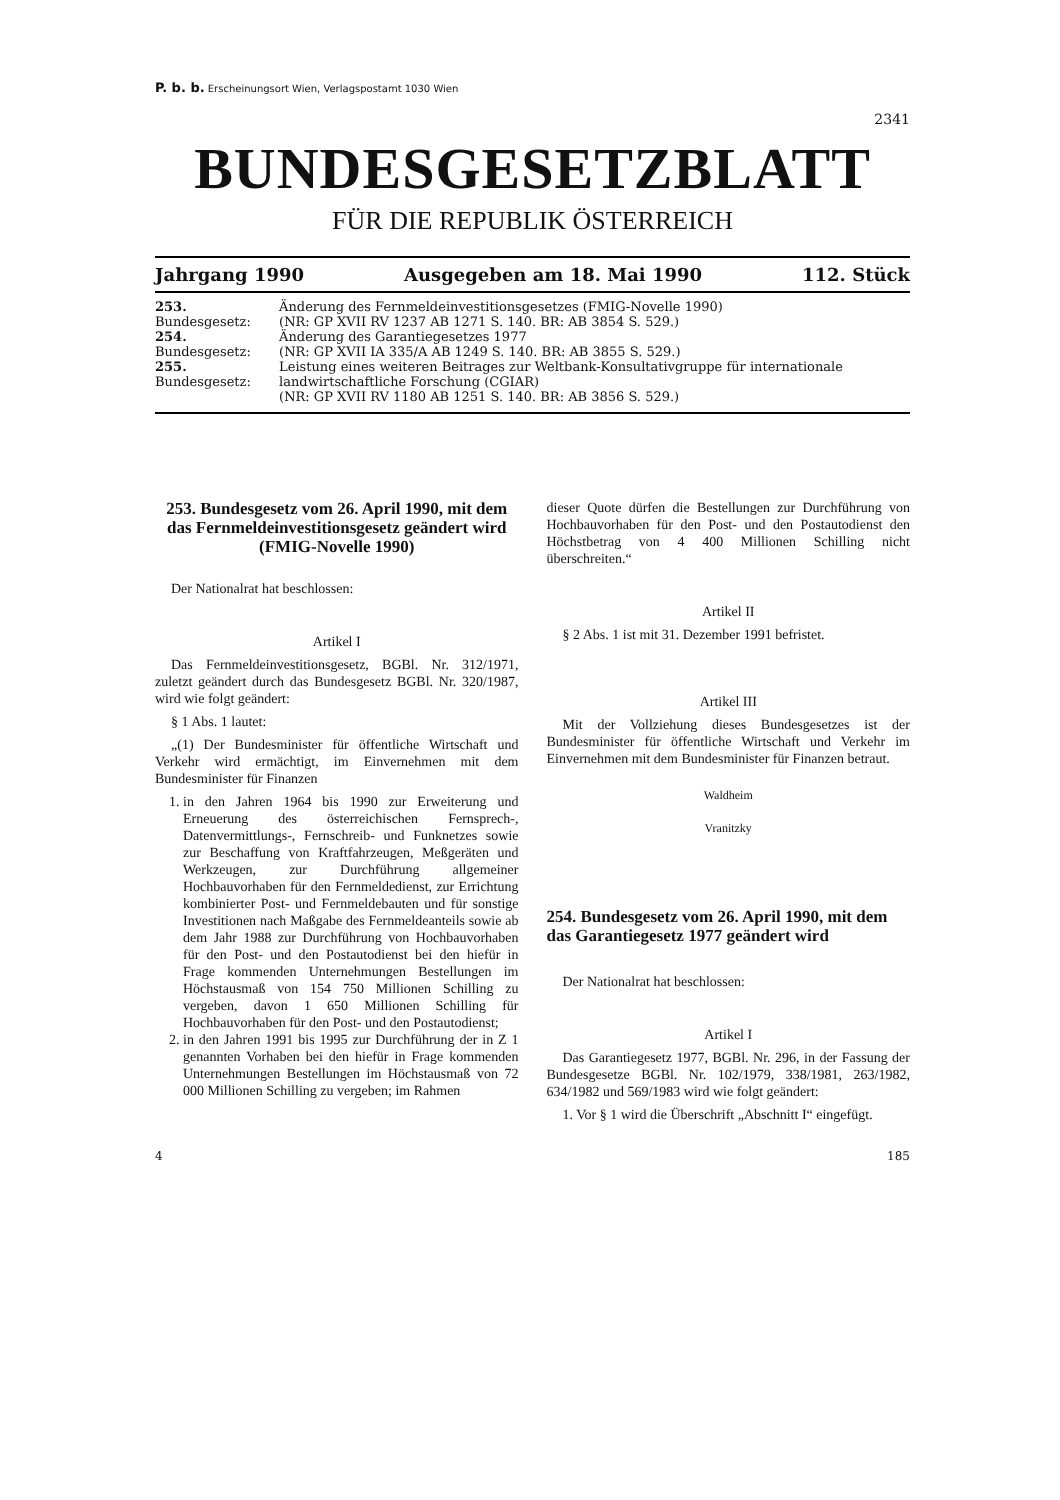P. b. b. Erscheinungsort Wien, Verlagspostamt 1030 Wien
2341
BUNDESGESETZBLATT
FÜR DIE REPUBLIK ÖSTERREICH
Jahrgang 1990 Ausgegeben am 18. Mai 1990 112. Stück
| 253. Bundesgesetz: | Änderung des Fernmeldeinvestitionsgesetzes (FMIG-Novelle 1990) (NR: GP XVII RV 1237 AB 1271 S. 140. BR: AB 3854 S. 529.) |
| 254. Bundesgesetz: | Änderung des Garantiegesetzes 1977 (NR: GP XVII IA 335/A AB 1249 S. 140. BR: AB 3855 S. 529.) |
| 255. Bundesgesetz: | Leistung eines weiteren Beitrages zur Weltbank-Konsultativgruppe für internationale landwirtschaftliche Forschung (CGIAR) (NR: GP XVII RV 1180 AB 1251 S. 140. BR: AB 3856 S. 529.) |
253. Bundesgesetz vom 26. April 1990, mit dem das Fernmeldeinvestitionsgesetz geändert wird (FMIG-Novelle 1990)
Der Nationalrat hat beschlossen:
Artikel I
Das Fernmeldeinvestitionsgesetz, BGBl. Nr. 312/1971, zuletzt geändert durch das Bundesgesetz BGBl. Nr. 320/1987, wird wie folgt geändert:
§ 1 Abs. 1 lautet:
„(1) Der Bundesminister für öffentliche Wirtschaft und Verkehr wird ermächtigt, im Einvernehmen mit dem Bundesminister für Finanzen
1. in den Jahren 1964 bis 1990 zur Erweiterung und Erneuerung des österreichischen Fernsprech-, Datenvermittlungs-, Fernschreib- und Funknetzes sowie zur Beschaffung von Kraftfahrzeugen, Meßgeräten und Werkzeugen, zur Durchführung allgemeiner Hochbauvorhaben für den Fernmeldedienst, zur Errichtung kombinierter Post- und Fernmeldebauten und für sonstige Investitionen nach Maßgabe des Fernmeldeanteils sowie ab dem Jahr 1988 zur Durchführung von Hochbauvorhaben für den Post- und den Postautodienst bei den hiefür in Frage kommenden Unternehmungen Bestellungen im Höchstausmaß von 154 750 Millionen Schilling zu vergeben, davon 1 650 Millionen Schilling für Hochbauvorhaben für den Post- und den Postautodienst;
2. in den Jahren 1991 bis 1995 zur Durchführung der in Z 1 genannten Vorhaben bei den hiefür in Frage kommenden Unternehmungen Bestellungen im Höchstausmaß von 72 000 Millionen Schilling zu vergeben; im Rahmen
dieser Quote dürfen die Bestellungen zur Durchführung von Hochbauvorhaben für den Post- und den Postautodienst den Höchstbetrag von 4 400 Millionen Schilling nicht überschreiten.“
Artikel II
§ 2 Abs. 1 ist mit 31. Dezember 1991 befristet.
Artikel III
Mit der Vollziehung dieses Bundesgesetzes ist der Bundesminister für öffentliche Wirtschaft und Verkehr im Einvernehmen mit dem Bundesminister für Finanzen betraut.
Waldheim
Vranitzky
254. Bundesgesetz vom 26. April 1990, mit dem das Garantiegesetz 1977 geändert wird
Der Nationalrat hat beschlossen:
Artikel I
Das Garantiegesetz 1977, BGBl. Nr. 296, in der Fassung der Bundesgesetze BGBl. Nr. 102/1979, 338/1981, 263/1982, 634/1982 und 569/1983 wird wie folgt geändert:
1. Vor § 1 wird die Überschrift „Abschnitt I“ eingefügt.
4 185